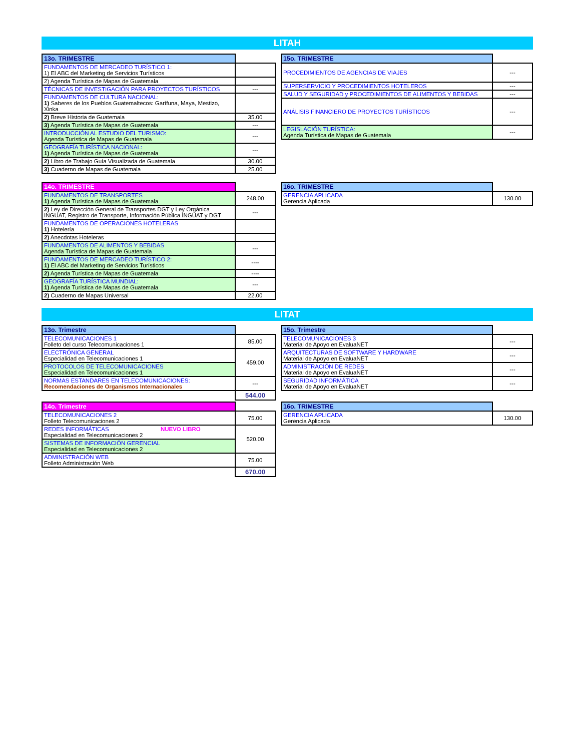LITAH
| 13o. TRIMESTRE | |
| FUNDAMENTOS DE MERCADEO TURÍSTICO 1: 1) El ABC del Marketing de Servicios Turísticos | |
| 2) Agenda Turística de Mapas de Guatemala | |
| TÉCNICAS DE INVESTIGACIÓN PARA PROYECTOS TURÍSTICOS | --- |
| FUNDAMENTOS DE CULTURA NACIONAL: 1) Saberes de los Pueblos Guatemaltecos: Garífuna, Maya, Mestizo, Xinka | |
| 2) Breve Historia de Guatemala | 35.00 |
| 3) Agenda Turística de Mapas de Guatemala | --- |
| INTRODUCCIÓN AL ESTUDIO DEL TURISMO: Agenda Turística de Mapas de Guatemala | --- |
| GEOGRAFÍA TURÍSTICA NACIONAL: 1) Agenda Turística de Mapas de Guatemala | --- |
| 2) Libro de Trabajo Guía Visualizada de Guatemala | 30.00 |
| 3) Cuaderno de Mapas de Guatemala | 25.00 |
| 15o. TRIMESTRE | |
| PROCEDIMIENTOS DE AGENCIAS DE VIAJES | --- |
| SUPERSERVICIO Y PROCEDIMIENTOS HOTELEROS | --- |
| SALUD Y SEGURIDAD y PROCEDIMIENTOS DE ALIMENTOS Y BEBIDAS | --- |
| ANÁLISIS FINANCIERO DE PROYECTOS TURÍSTICOS | --- |
| LEGISLACIÓN TURÍSTICA: Agenda Turística de Mapas de Guatemala | --- |
| 14o. TRIMESTRE | |
| FUNDAMENTOS DE TRANSPORTES 1) Agenda Turística de Mapas de Guatemala | 248.00 |
| 2) Ley de Dirección General de Transportes DGT y Ley Orgánica INGUAT, Registro de Transporte, Información Pública INGUAT y DGT | --- |
| FUNDAMENTOS DE OPERACIONES HOTELERAS 1) Hotelería | |
| 2) Anecdotas Hoteleras | |
| FUNDAMENTOS DE ALIMENTOS Y BEBIDAS Agenda Turística de Mapas de Guatemala | --- |
| FUNDAMENTOS DE MERCADEO TURÍSTICO 2: 1) El ABC del Marketing de Servicios Turísticos | ---- |
| 2) Agenda Turística de Mapas de Guatemala | ---- |
| GEOGRAFÍA TURÍSTICA MUNDIAL: 1) Agenda Turística de Mapas de Guatemala | --- |
| 2) Cuaderno de Mapas Universal | 22.00 |
| 16o. TRIMESTRE | |
| GERENCIA APLICADA Gerencia Aplicada | 130.00 |
LITAT
| 13o. Trimestre | |
| TELECOMUNICACIONES 1 Folleto del curso Telecomunicaciones 1 | 85.00 |
| ELECTRÓNICA GENERAL Especialidad en Telecomunicaciones 1 | 459.00 |
| PROTOCOLOS DE TELECOMUNICACIONES Especialidad en Telecomunicaciones 1 | |
| NORMAS ESTANDARES EN TELECOMUNICACIONES: Recomendaciones de Organismos Internacionales | --- |
| | 544.00 |
| 15o. Trimestre | |
| TELECOMUNICACIONES 3 Material de Apoyo en EvaluaNET | --- |
| ARQUITECTURAS DE SOFTWARE Y HARDWARE Material de Apoyo en EvaluaNET | --- |
| ADMINISTRACIÓN DE REDES Material de Apoyo en EvaluaNET | --- |
| SEGURIDAD INFORMÁTICA Material de Apoyo en EvaluaNET | --- |
| 14o. Trimestre | |
| TELECOMUNICACIONES 2 Folleto Telecomunicaciones 2 | 75.00 |
| REDES INFORMÁTICAS NUEVO LIBRO Especialidad en Telecomunicaciones 2 | 520.00 |
| SISTEMAS DE INFORMACIÓN GERENCIAL Especialidad en Telecomunicaciones 2 | |
| ADMINISTRACIÓN WEB Folleto Administración Web | 75.00 |
| | 670.00 |
| 16o. TRIMESTRE | |
| GERENCIA APLICADA Gerencia Aplicada | 130.00 |